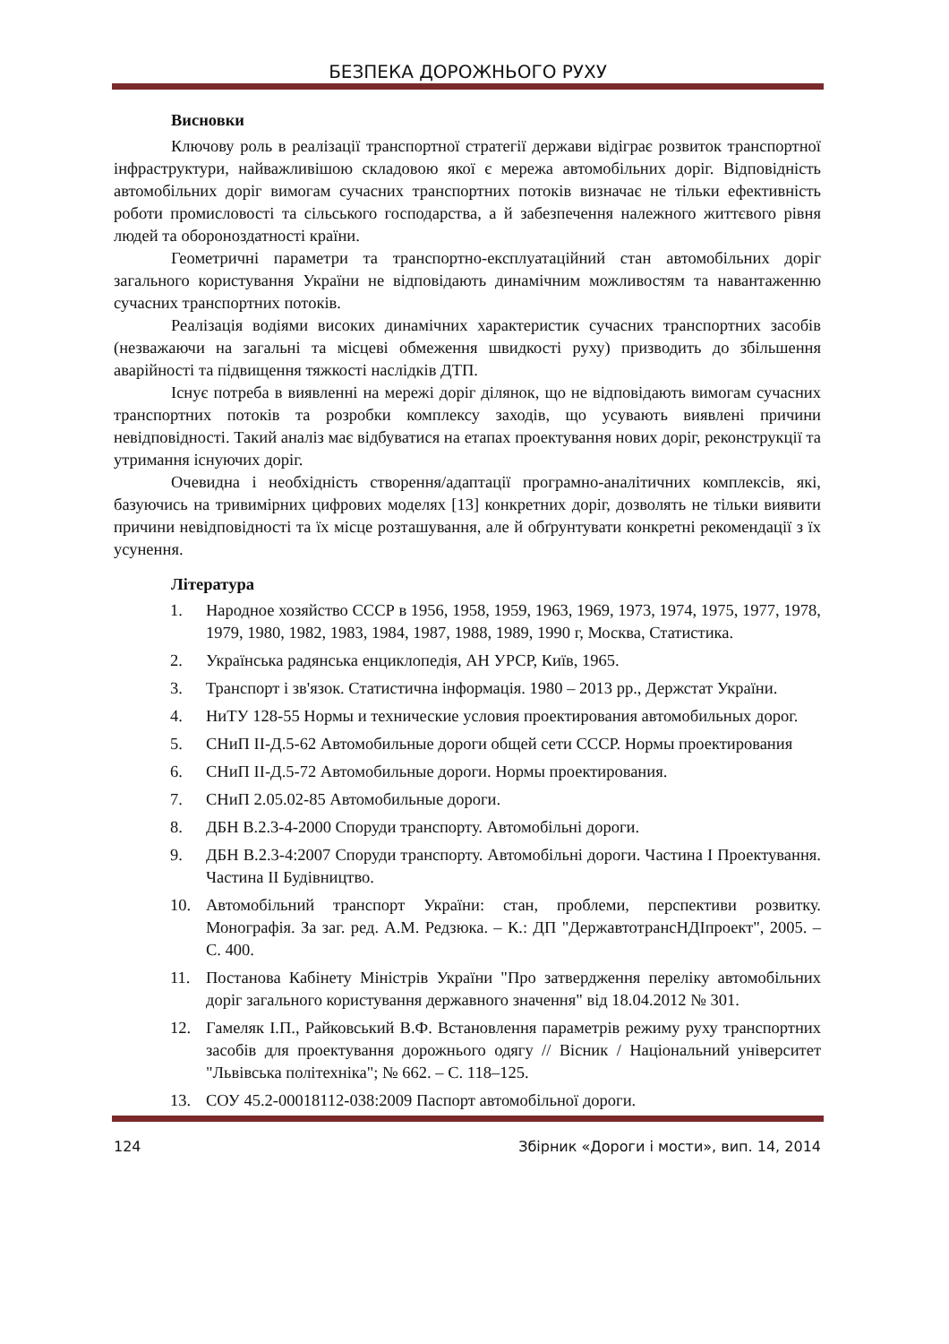БЕЗПЕКА ДОРОЖНЬОГО РУХУ
Висновки
Ключову роль в реалізації транспортної стратегії держави відіграє розвиток транспортної інфраструктури, найважливішою складовою якої є мережа автомобільних доріг. Відповідність автомобільних доріг вимогам сучасних транспортних потоків визначає не тільки ефективність роботи промисловості та сільського господарства, а й забезпечення належного життєвого рівня людей та обороноздатності країни.
Геометричні параметри та транспортно-експлуатаційний стан автомобільних доріг загального користування України не відповідають динамічним можливостям та навантаженню сучасних транспортних потоків.
Реалізація водіями високих динамічних характеристик сучасних транспортних засобів (незважаючи на загальні та місцеві обмеження швидкості руху) призводить до збільшення аварійності та підвищення тяжкості наслідків ДТП.
Існує потреба в виявленні на мережі доріг ділянок, що не відповідають вимогам сучасних транспортних потоків та розробки комплексу заходів, що усувають виявлені причини невідповідності. Такий аналіз має відбуватися на етапах проектування нових доріг, реконструкції та утримання існуючих доріг.
Очевидна і необхідність створення/адаптації програмно-аналітичних комплексів, які, базуючись на тривимірних цифрових моделях [13] конкретних доріг, дозволять не тільки виявити причини невідповідності та їх місце розташування, але й обґрунтувати конкретні рекомендації з їх усунення.
Література
1. Народное хозяйство СССР в 1956, 1958, 1959, 1963, 1969, 1973, 1974, 1975, 1977, 1978, 1979, 1980, 1982, 1983, 1984, 1987, 1988, 1989, 1990 г, Москва, Статистика.
2. Українська радянська енциклопедія, АН УРСР, Київ, 1965.
3. Транспорт і зв'язок. Статистична інформація. 1980 – 2013 рр., Держстат України.
4. НиТУ 128-55 Нормы и технические условия проектирования автомобильных дорог.
5. СНиП II-Д.5-62 Автомобильные дороги общей сети СССР. Нормы проектирования
6. СНиП II-Д.5-72 Автомобильные дороги. Нормы проектирования.
7. СНиП 2.05.02-85 Автомобильные дороги.
8. ДБН В.2.3-4-2000 Споруди транспорту. Автомобільні дороги.
9. ДБН В.2.3-4:2007 Споруди транспорту. Автомобільні дороги. Частина І Проектування. Частина ІІ Будівництво.
10. Автомобільний транспорт України: стан, проблеми, перспективи розвитку. Монографія. За заг. ред. А.М. Редзюка. – К.: ДП "ДержавтотрансНДІпроект", 2005. – С. 400.
11. Постанова Кабінету Міністрів України "Про затвердження переліку автомобільних доріг загального користування державного значення" від 18.04.2012 № 301.
12. Гамеляк І.П., Райковський В.Ф. Встановлення параметрів режиму руху транспортних засобів для проектування дорожнього одягу // Вісник / Національний університет "Львівська політехніка"; № 662. – С. 118–125.
13. СОУ 45.2-00018112-038:2009 Паспорт автомобільної дороги.
124 Збірник «Дороги і мости», вип. 14, 2014